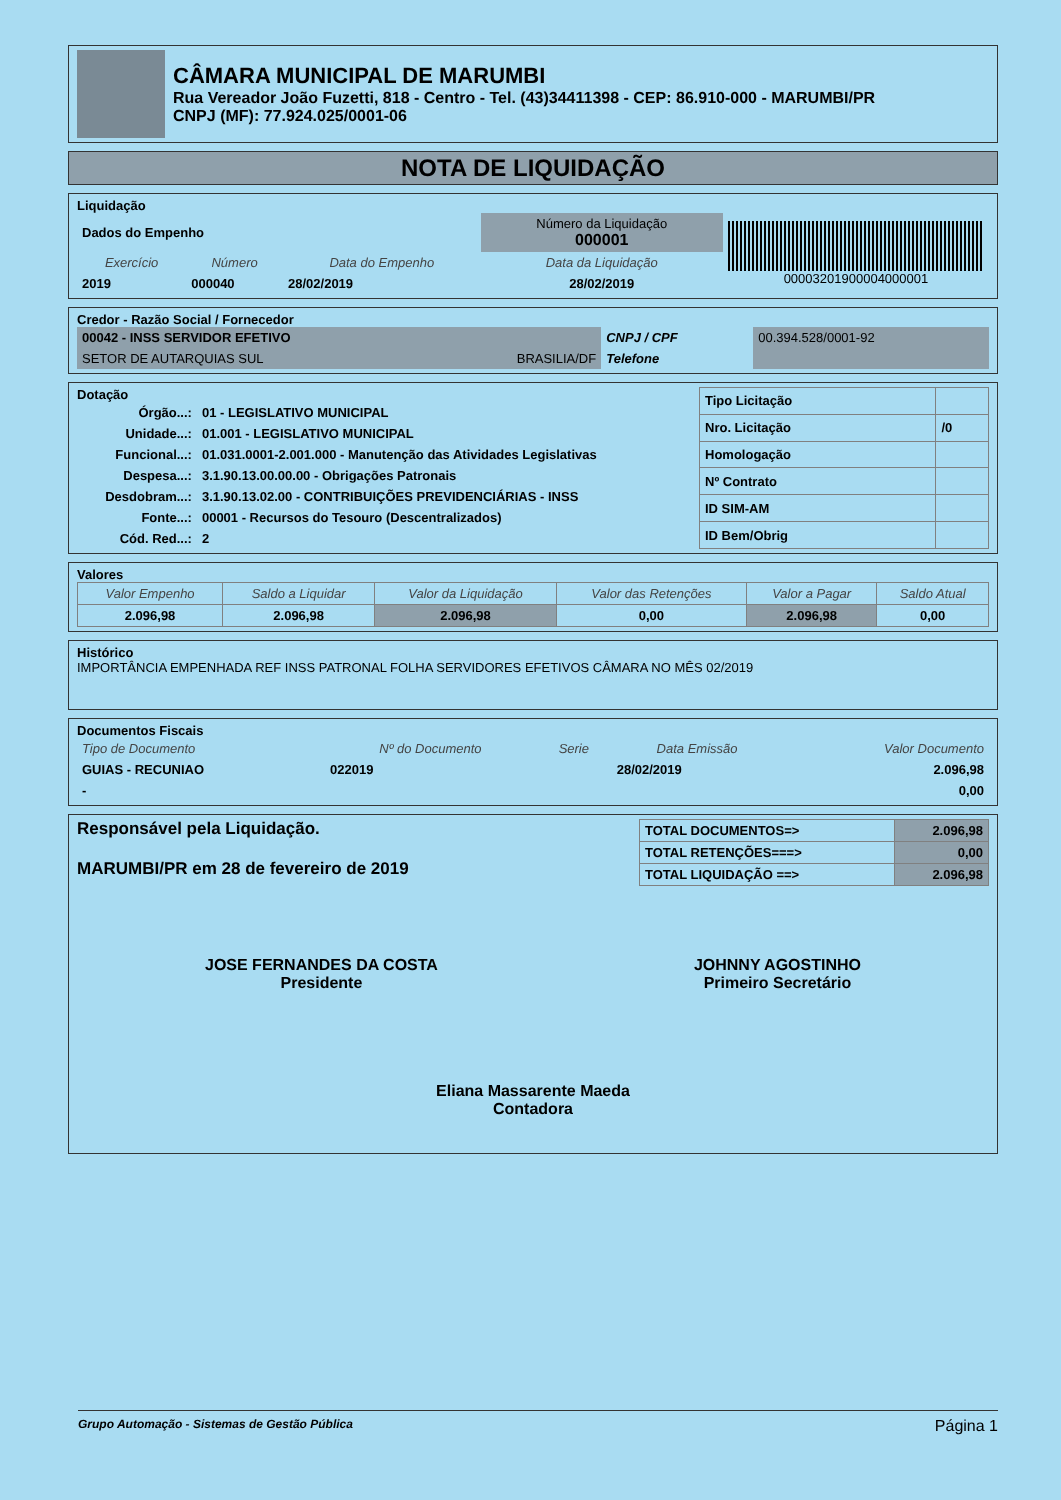CÂMARA MUNICIPAL DE MARUMBI
Rua Vereador João Fuzetti, 818 - Centro - Tel. (43)34411398 - CEP: 86.910-000 - MARUMBI/PR
CNPJ (MF): 77.924.025/0001-06
NOTA DE LIQUIDAÇÃO
Liquidação
| Dados do Empenho | | | Número da Liquidação 000001 | 00003201900004000001 |
| Exercício | Número | Data do Empenho | Data da Liquidação | |
| 2019 | 000040 | 28/02/2019 | 28/02/2019 | |
Credor - Razão Social / Fornecedor
| 00042 - INSS SERVIDOR EFETIVO | | CNPJ / CPF | 00.394.528/0001-92 |
| SETOR DE AUTARQUIAS SUL | BRASILIA/DF | Telefone | |
Dotação
| Órgão...: | 01 - LEGISLATIVO MUNICIPAL |
| Unidade...: | 01.001 - LEGISLATIVO MUNICIPAL |
| Funcional...: | 01.031.0001-2.001.000 - Manutenção das Atividades Legislativas |
| Despesa...: | 3.1.90.13.00.00.00 - Obrigações Patronais |
| Desdobram...: | 3.1.90.13.02.00 - CONTRIBUIÇÕES PREVIDENCIÁRIAS - INSS |
| Fonte...: | 00001 - Recursos do Tesouro (Descentralizados) |
| Cód. Red...: | 2 |
| Tipo Licitação | |
| Nro. Licitação | /0 |
| Homologação | |
| Nº Contrato | |
| ID SIM-AM | |
| ID Bem/Obrig | |
Valores
| Valor Empenho | Saldo a Liquidar | Valor da Liquidação | Valor das Retenções | Valor a Pagar | Saldo Atual |
| --- | --- | --- | --- | --- | --- |
| 2.096,98 | 2.096,98 | 2.096,98 | 0,00 | 2.096,98 | 0,00 |
Histórico
IMPORTÂNCIA EMPENHADA REF INSS PATRONAL FOLHA SERVIDORES EFETIVOS CÂMARA NO MÊS 02/2019
Documentos Fiscais
| Tipo de Documento | Nº do Documento | Serie | Data Emissão | Valor Documento |
| --- | --- | --- | --- | --- |
| GUIAS - RECUNIAO | 022019 | | 28/02/2019 | 2.096,98 |
| - | | | | 0,00 |
Responsável pela Liquidação.
MARUMBI/PR em 28 de fevereiro de 2019
| TOTAL DOCUMENTOS=> | 2.096,98 |
| TOTAL RETENÇÕES===> | 0,00 |
| TOTAL LIQUIDAÇÃO ==> | 2.096,98 |
JOSE FERNANDES DA COSTA
Presidente
JOHNNY AGOSTINHO
Primeiro Secretário
Eliana Massarente Maeda
Contadora
Grupo Automação - Sistemas de Gestão Pública Página 1